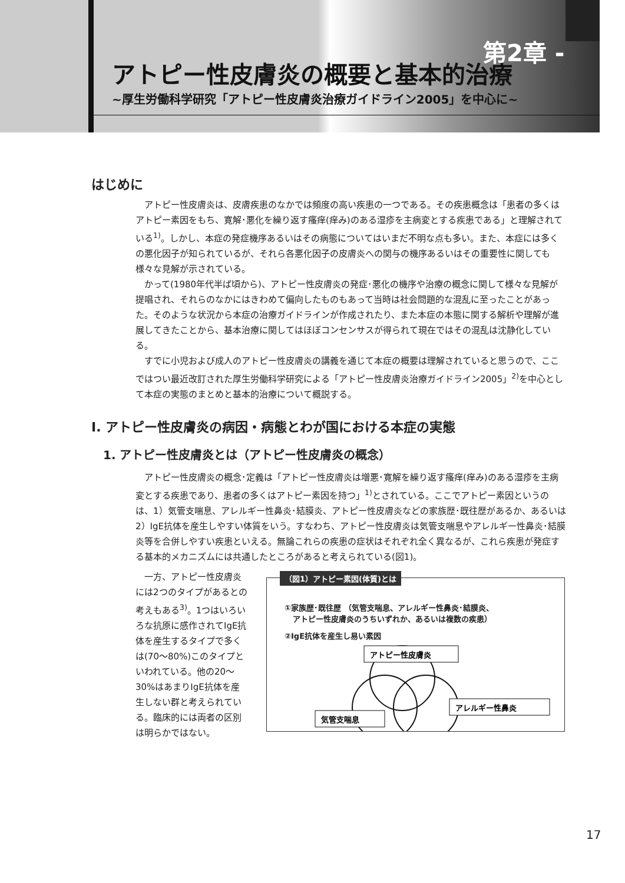第2章 -
アトピー性皮膚炎の概要と基本的治療
~厚生労働科学研究「アトピー性皮膚炎治療ガイドライン2005」を中心に~
はじめに
アトピー性皮膚炎は、皮膚疾患のなかでは頻度の高い疾患の一つである。その疾患概念は「患者の多くはアトピー素因をもち、寛解･悪化を繰り返す瘙痒(痒み)のある湿疹を主病変とする疾患である」と理解されている<sup>1)</sup>。しかし、本症の発症機序あるいはその病態についてはいまだ不明な点も多い。また、本症には多くの悪化因子が知られているが、それら各悪化因子の皮膚炎への関与の機序あるいはその重要性に関しても様々な見解が示されている。
かって(1980年代半ば頃から)、アトピー性皮膚炎の発症･悪化の機序や治療の概念に関して様々な見解が提唱され、それらのなかにはきわめて偏向したものもあって当時は社会問題的な混乱に至ったことがあった。そのような状況から本症の治療ガイドラインが作成されたり、また本症の本態に関する解析や理解が進展してきたことから、基本治療に関してはほぼコンセンサスが得られて現在ではその混乱は沈静化している。
すでに小児および成人のアトピー性皮膚炎の講義を通じて本症の概要は理解されていると思うので、ここではつい最近改訂された厚生労働科学研究による「アトピー性皮膚炎治療ガイドライン2005」<sup>2)</sup>を中心として本症の実態のまとめと基本的治療について概説する。
I. アトピー性皮膚炎の病因・病態とわが国における本症の実態
1. アトピー性皮膚炎とは（アトピー性皮膚炎の概念）
アトピー性皮膚炎の概念･定義は「アトピー性皮膚炎は増悪･寛解を繰り返す瘙痒(痒み)のある湿疹を主病変とする疾患であり、患者の多くはアトピー素因を持つ」<sup>1)</sup>とされている。ここでアトピー素因というのは、1）気管支喘息、アレルギー性鼻炎･結膜炎、アトピー性皮膚炎などの家族歴･既往歴があるか、あるいは2）IgE抗体を産生しやすい体質をいう。すなわち、アトピー性皮膚炎は気管支喘息やアレルギー性鼻炎･結膜炎等を合併しやすい疾患といえる。無論これらの疾患の症状はそれぞれ全く異なるが、これら疾患が発症する基本的メカニズムには共通したところがあると考えられている(図1)。
一方、アトピー性皮膚炎には2つのタイプがあるとの考えもある<sup>3)</sup>。1つはいろいろな抗原に感作されてIgE抗体を産生するタイプで多くは(70～80%)このタイプといわれている。他の20～30%はあまりIgE抗体を産生しない群と考えられている。臨床的には両者の区別は明らかではない。
（図1）アトピー素因(体質)とは
①家族歴･既往歴 （気管支喘息、アレルギー性鼻炎･結膜炎、
アトピー性皮膚炎のうちいずれか、あるいは複数の疾患）
②IgE抗体を産生し易い素因
アトピー性皮膚炎
アレルギー性鼻炎
気管支喘息
17